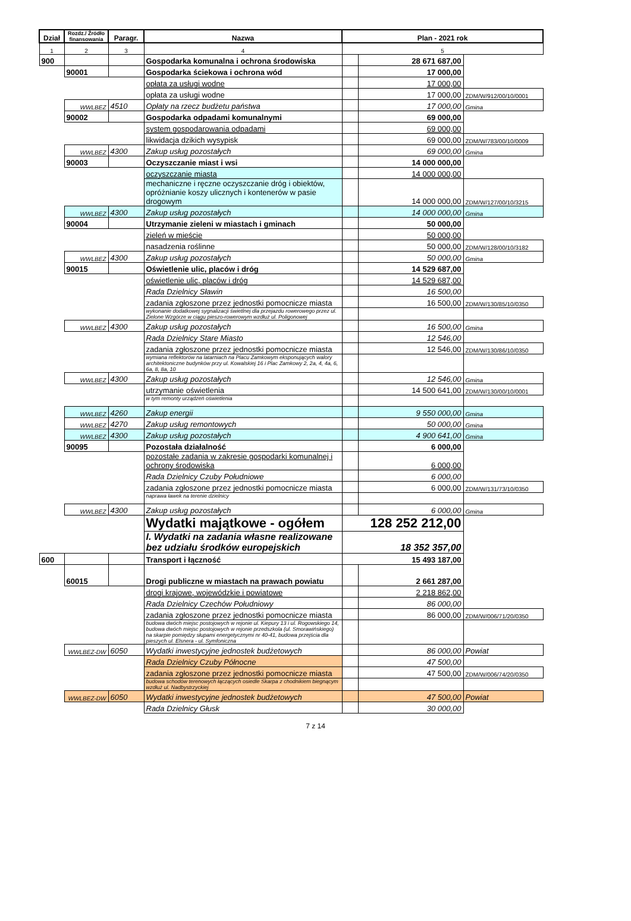| Dział | Rozdz./ Źródło finansowania | Paragr. | Nazwa | Plan - 2021 rok | | |
| --- | --- | --- | --- | --- | --- | --- |
| 1 | 2 | 3 | 4 | 5 | | |
| 900 | | | Gospodarka komunalna i ochrona środowiska | | 28 671 687,00 | |
| | 90001 | | Gospodarka ściekowa i ochrona wód | | 17 000,00 | |
| | | | opłata za usługi wodne | | 17 000,00 | |
| | | | opłata za usługi wodne | | 17 000,00 | ZDM/W/912/00/10/0001 |
| | WWLBEZ | 4510 | Opłaty na rzecz budżetu państwa | | 17 000,00 | Gmina |
| | 90002 | | Gospodarka odpadami komunalnymi | | 69 000,00 | |
| | | | system gospodarowania odpadami | | 69 000,00 | |
| | | | likwidacja dzikich wysypisk | | 69 000,00 | ZDM/W/783/00/10/0009 |
| | WWLBEZ | 4300 | Zakup usług pozostałych | | 69 000,00 | Gmina |
| | 90003 | | Oczyszczanie miast i wsi | | 14 000 000,00 | |
| | | | oczyszczanie miasta | | 14 000 000,00 | |
| | | | mechaniczne i ręczne oczyszczanie dróg i obiektów, opróżnianie koszy ulicznych i kontenerów w pasie drogowym | | 14 000 000,00 | ZDM/W/127/00/10/3215 |
| | WWLBEZ | 4300 | Zakup usług pozostałych | | 14 000 000,00 | Gmina |
| | 90004 | | Utrzymanie zieleni w miastach i gminach | | 50 000,00 | |
| | | | zieleń w mieście | | 50 000,00 | |
| | | | nasadzenia roślinne | | 50 000,00 | ZDM/W/128/00/10/3182 |
| | WWLBEZ | 4300 | Zakup usług pozostałych | | 50 000,00 | Gmina |
| | 90015 | | Oświetlenie ulic, placów i dróg | | 14 529 687,00 | |
| | | | oświetlenie ulic, placów i dróg | | 14 529 687,00 | |
| | | | Rada Dzielnicy Sławin | | 16 500,00 | |
| | | | zadania zgłoszone przez jednostki pomocnicze miasta | | 16 500,00 | ZDM/W/130/85/10/0350 |
| | | | wykonanie dodatkowej sygnalizacji świetlnej dla przejazdu rowerowego przez ul. Zielone Wzgórze w ciągu pieszo-rowerowym wzdłuż ul. Poligonowej | | | |
| | WWLBEZ | 4300 | Zakup usług pozostałych | | 16 500,00 | Gmina |
| | | | Rada Dzielnicy Stare Miasto | | 12 546,00 | |
| | | | zadania zgłoszone przez jednostki pomocnicze miasta | | 12 546,00 | ZDM/W/130/86/10/0350 |
| | | | wymiana reflektorów na latarniach na Placu Zamkowym eksponujących walory architektoniczne budynków przy ul. Kowalskiej 16 i Plac Zamkowy 2, 2a, 4, 4a, 6, 6a, 8, 8a, 10 | | | |
| | WWLBEZ | 4300 | Zakup usług pozostałych | | 12 546,00 | Gmina |
| | | | utrzymanie oświetlenia | | 14 500 641,00 | ZDM/W/130/00/10/0001 |
| | | | w tym remonty urządzeń oświetlenia | | | |
| | WWLBEZ | 4260 | Zakup energii | | 9 550 000,00 | Gmina |
| | WWLBEZ | 4270 | Zakup usług remontowych | | 50 000,00 | Gmina |
| | WWLBEZ | 4300 | Zakup usług pozostałych | | 4 900 641,00 | Gmina |
| | 90095 | | Pozostała działalność | | 6 000,00 | |
| | | | pozostałe zadania w zakresie gospodarki komunalnej i ochrony środowiska | | 6 000,00 | |
| | | | Rada Dzielnicy Czuby Południowe | | 6 000,00 | |
| | | | zadania zgłoszone przez jednostki pomocnicze miasta | | 6 000,00 | ZDM/W/131/73/10/0350 |
| | | | naprawa ławek na terenie dzielnicy | | | |
| | WWLBEZ | 4300 | Zakup usług pozostałych | | 6 000,00 | Gmina |
| | | | Wydatki majątkowe - ogółem | 128 252 212,00 | | |
| | | | I. Wydatki na zadania własne realizowane bez udziału środków europejskich | 18 352 357,00 | | |
| 600 | | | Transport i łączność | 15 493 187,00 | | |
| | 60015 | | Drogi publiczne w miastach na prawach powiatu | | 2 661 287,00 | |
| | | | drogi krajowe, wojewódzkie i powiatowe | | 2 218 862,00 | |
| | | | Rada Dzielnicy Czechów Południowy | | 86 000,00 | |
| | | | zadania zgłoszone przez jednostki pomocnicze miasta | | 86 000,00 | ZDM/W/006/71/20/0350 |
| | | | budowa dwóch miejsc postojowych w rejonie ul. Kiepury 13 i ul. Rogowskiego 14, budowa dwóch miejsc postojowych w rejonie przedszkola (ul. Smorawińskiego) na skarpie pomiędzy słupami energetycznymi nr 40-41, budowa przejścia dla pieszych ul. Elsnera - ul. Symfoniczna | | | |
| | WWLBEZ-DW | 6050 | Wydatki inwestycyjne jednostek budżetowych | | 86 000,00 | Powiat |
| | | | Rada Dzielnicy Czuby Północne | | 47 500,00 | |
| | | | zadania zgłoszone przez jednostki pomocnicze miasta | | 47 500,00 | ZDM/W/006/74/20/0350 |
| | | | budowa schodów terenowych łączących osiedle Skarpa z chodnikiem biegnącym wzdłuż ul. Nadbystrzyckiej | | | |
| | WWLBEZ-DW | 6050 | Wydatki inwestycyjne jednostek budżetowych | | 47 500,00 | Powiat |
| | | | Rada Dzielnicy Głusk | | 30 000,00 | |
7 z 14